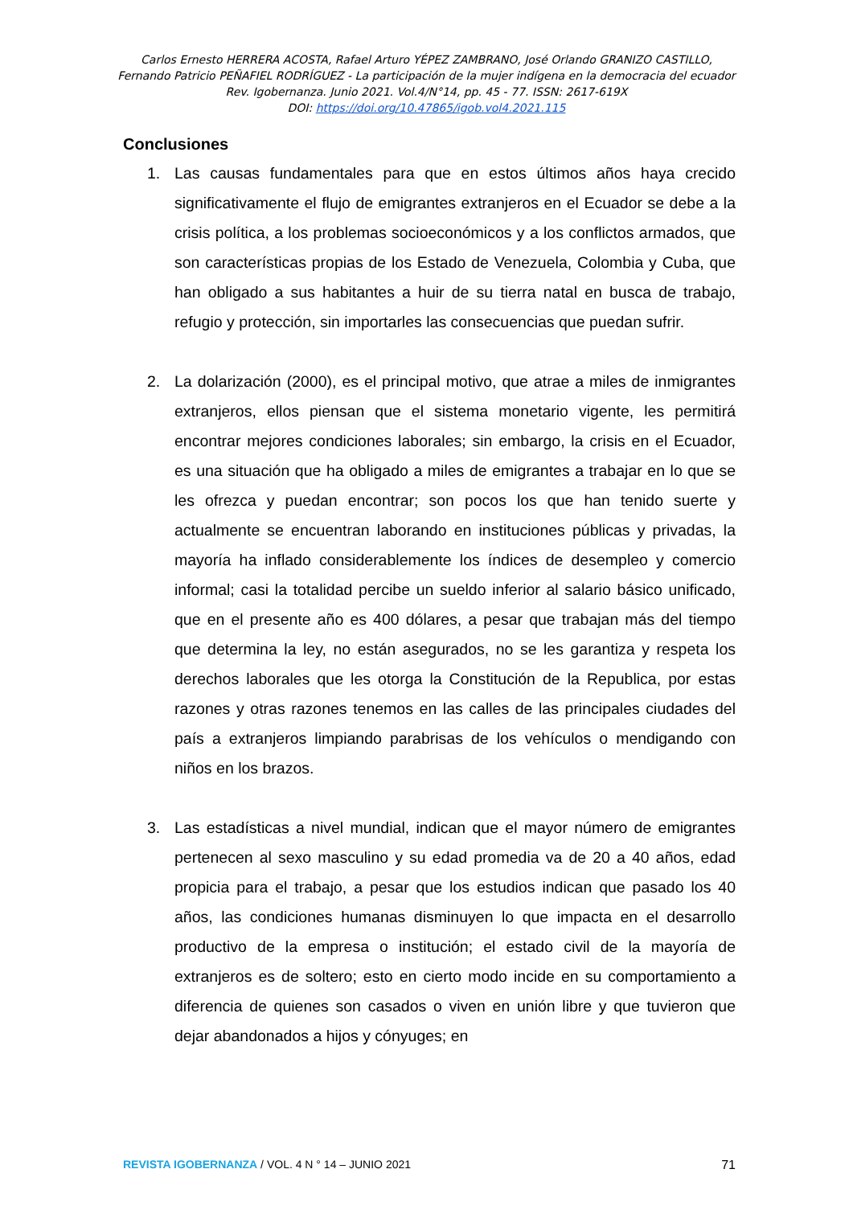Carlos Ernesto HERRERA ACOSTA, Rafael Arturo YÉPEZ ZAMBRANO, José Orlando GRANIZO CASTILLO,
Fernando Patricio PEÑAFIEL RODRÍGUEZ - La participación de la mujer indígena en la democracia del ecuador
Rev. Igobernanza. Junio 2021. Vol.4/N°14, pp. 45 - 77. ISSN: 2617-619X
DOI: https://doi.org/10.47865/igob.vol4.2021.115
Conclusiones
1. Las causas fundamentales para que en estos últimos años haya crecido significativamente el flujo de emigrantes extranjeros en el Ecuador se debe a la crisis política, a los problemas socioeconómicos y a los conflictos armados, que son características propias de los Estado de Venezuela, Colombia y Cuba, que han obligado a sus habitantes a huir de su tierra natal en busca de trabajo, refugio y protección, sin importarles las consecuencias que puedan sufrir.
2. La dolarización (2000), es el principal motivo, que atrae a miles de inmigrantes extranjeros, ellos piensan que el sistema monetario vigente, les permitirá encontrar mejores condiciones laborales; sin embargo, la crisis en el Ecuador, es una situación que ha obligado a miles de emigrantes a trabajar en lo que se les ofrezca y puedan encontrar; son pocos los que han tenido suerte y actualmente se encuentran laborando en instituciones públicas y privadas, la mayoría ha inflado considerablemente los índices de desempleo y comercio informal; casi la totalidad percibe un sueldo inferior al salario básico unificado, que en el presente año es 400 dólares, a pesar que trabajan más del tiempo que determina la ley, no están asegurados, no se les garantiza y respeta los derechos laborales que les otorga la Constitución de la Republica, por estas razones y otras razones tenemos en las calles de las principales ciudades del país a extranjeros limpiando parabrisas de los vehículos o mendigando con niños en los brazos.
3. Las estadísticas a nivel mundial, indican que el mayor número de emigrantes pertenecen al sexo masculino y su edad promedia va de 20 a 40 años, edad propicia para el trabajo, a pesar que los estudios indican que pasado los 40 años, las condiciones humanas disminuyen lo que impacta en el desarrollo productivo de la empresa o institución; el estado civil de la mayoría de extranjeros es de soltero; esto en cierto modo incide en su comportamiento a diferencia de quienes son casados o viven en unión libre y que tuvieron que dejar abandonados a hijos y cónyuges; en
REVISTA IGOBERNANZA / VOL. 4 N ° 14 – JUNIO 2021 71